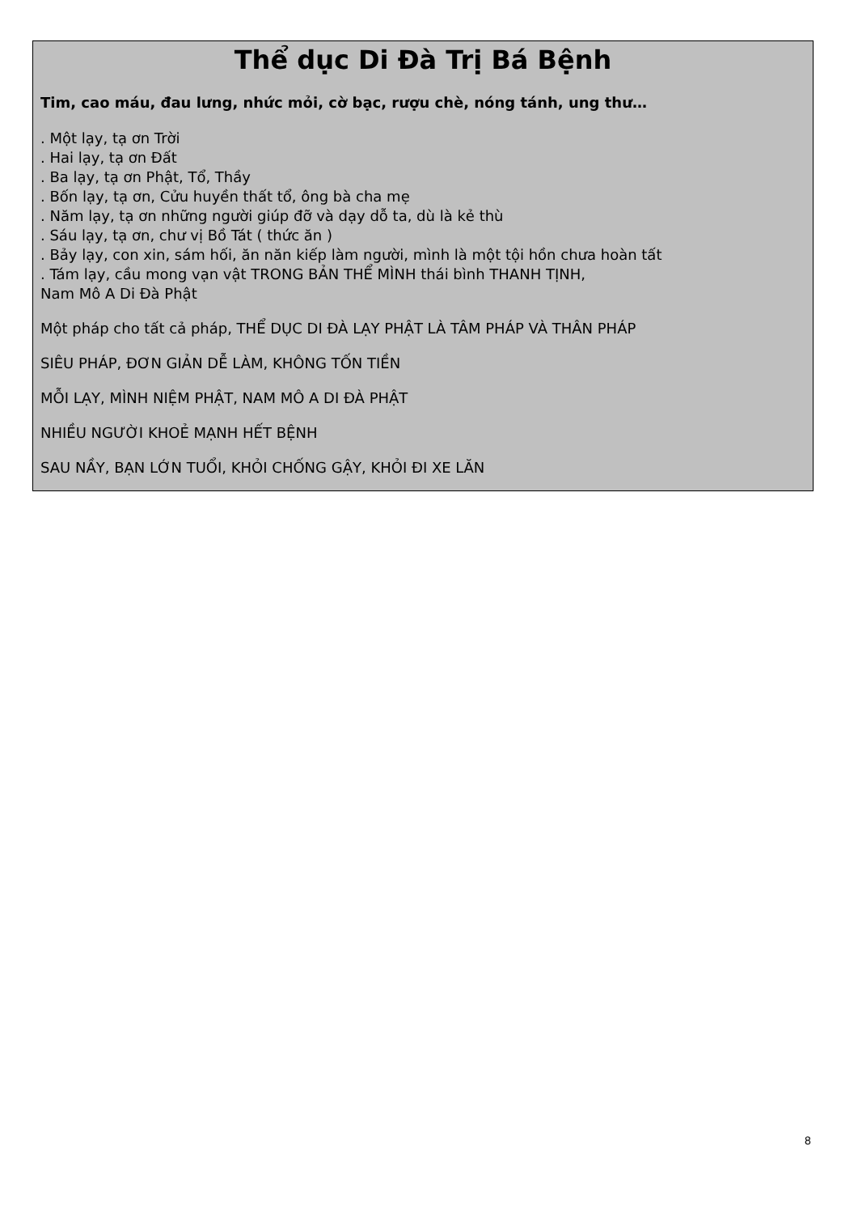Thể dục Di Đà Trị Bá Bệnh
Tim, cao máu, đau lưng, nhức mỏi, cờ bạc, rượu chè, nóng tánh, ung thư…
. Một lạy, tạ ơn Trời
. Hai lạy, tạ ơn Đất
. Ba lạy, tạ ơn Phật, Tổ, Thầy
. Bốn lạy, tạ ơn, Cửu huyền thất tổ, ông bà cha mẹ
. Năm lạy, tạ ơn những người giúp đỡ và dạy dỗ ta, dù là kẻ thù
. Sáu lạy, tạ ơn, chư vị Bồ Tát ( thức ăn )
. Bảy lạy, con xin, sám hối, ăn năn kiếp làm người, mình là một tội hồn chưa hoàn tất
. Tám lạy, cầu mong vạn vật TRONG BẢN THỂ MÌNH thái bình THANH TỊNH,
Nam Mô A Di Đà Phật
Một pháp cho tất cả pháp, THỂ DỤC DI ĐÀ LẠY PHẬT LÀ TÂM PHÁP VÀ THÂN PHÁP
SIÊU PHÁP, ĐƠN GIẢN DỄ LÀM, KHÔNG TỐN TIỀN
MỖI LẠY, MÌNH NIỆM PHẬT, NAM MÔ A DI ĐÀ PHẬT
NHIỀU NGƯỜI KHOẺ MẠNH HẾT BỆNH
SAU NẦY, BẠN LỚN TUỔI, KHỎI CHỐNG GẬY, KHỎI ĐI XE LĂN
8